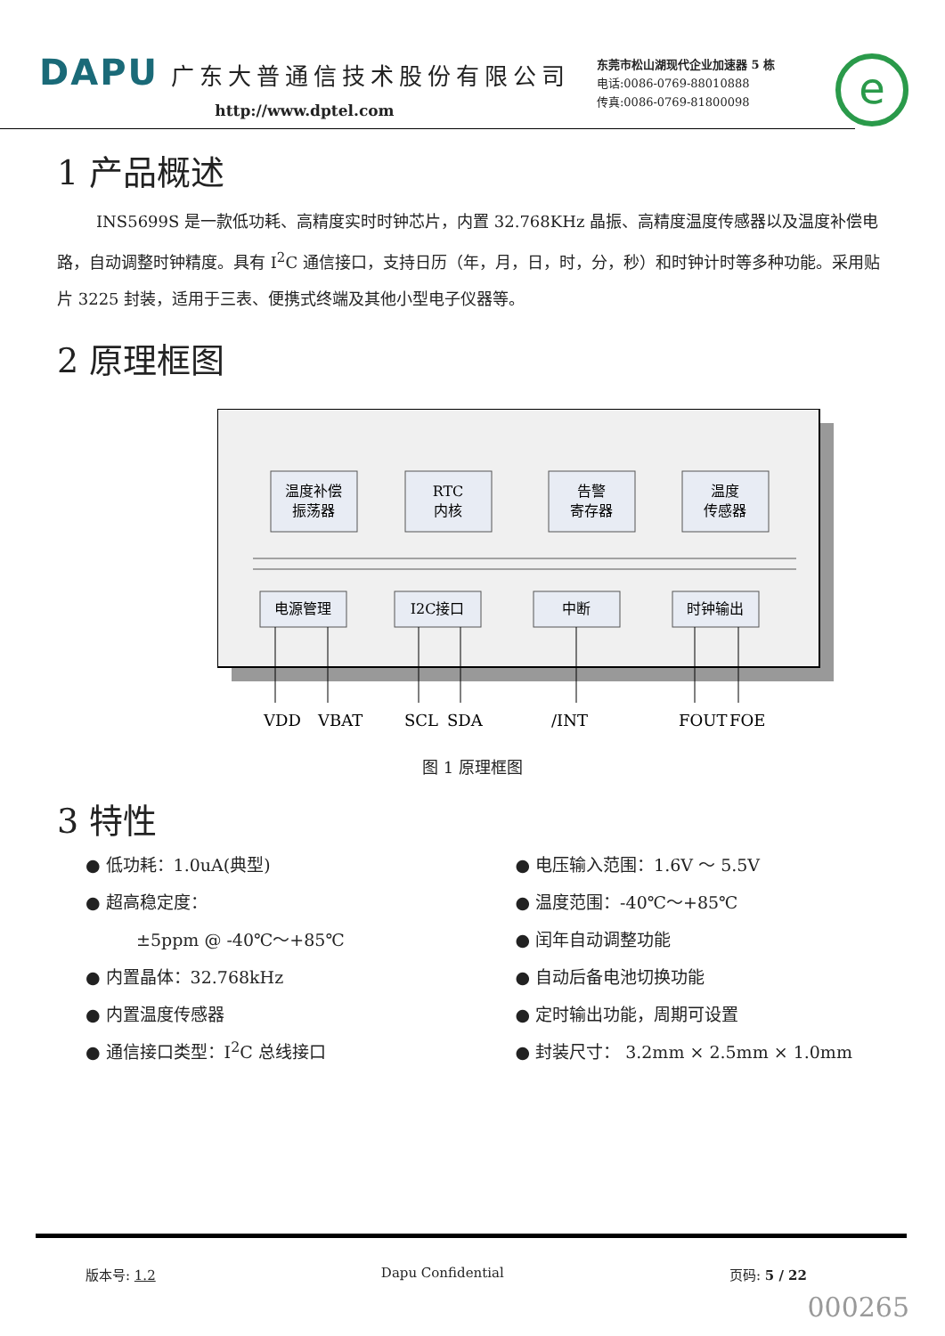DAPU 广东大普通信技术股份有限公司
http://www.dptel.com
东莞市松山湖现代企业加速器 5 栋
电话:0086-0769-88010888
传真:0086-0769-81800098
e
1 产品概述
INS5699S 是一款低功耗、高精度实时时钟芯片，内置 32.768KHz 晶振、高精度温度传感器以及温度补偿电路，自动调整时钟精度。具有 I<sup>2</sup>C 通信接口，支持日历（年，月，日，时，分，秒）和时钟计时等多种功能。采用贴片 3225 封装，适用于三表、便携式终端及其他小型电子仪器等。
2 原理框图
温度补偿
振荡器
RTC
内核
告警
寄存器
温度
传感器
电源管理
I2C接口
中断
时钟输出
VDD
VBAT
SCL
SDA
/INT
FOUT
FOE
图 1 原理框图
3 特性
● 低功耗：1.0uA(典型)
● 超高稳定度：
　　　±5ppm @ -40℃～+85℃
● 内置晶体：32.768kHz
● 内置温度传感器
● 通信接口类型：I<sup>2</sup>C 总线接口
● 电压输入范围：1.6V ～ 5.5V
● 温度范围：-40℃～+85℃
● 闰年自动调整功能
● 自动后备电池切换功能
● 定时输出功能，周期可设置
● 封装尺寸： 3.2mm × 2.5mm × 1.0mm
版本号: 1.2 Dapu Confidential 页码: 5 / 22
000265